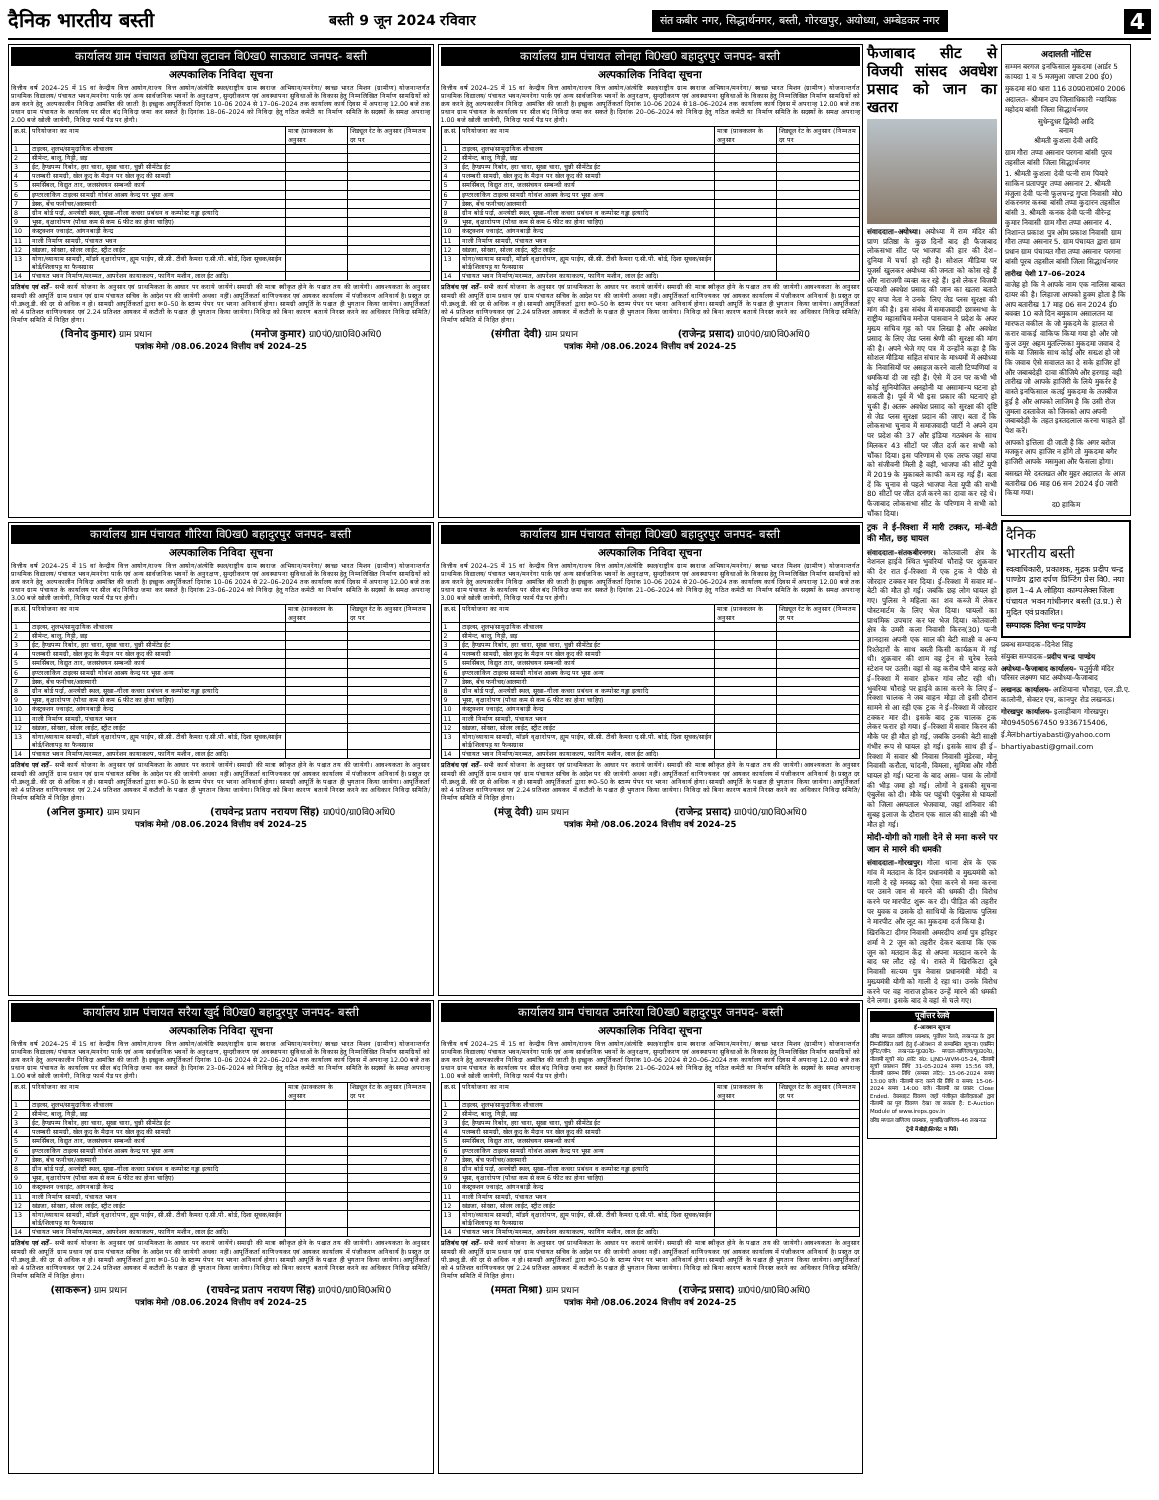दैनिक भारतीय बस्ती
बस्ती 9 जून 2024 रविवार
संत कबीर नगर, सिद्धार्थनगर, बस्ती, गोरखपुर, अयोध्या, अम्बेडकर नगर
4
कार्यालय ग्राम पंचायत छपिया लुटावन वि0ख0 साऊघाट जनपद- बस्ती
अल्पकालिक निविदा सूचना
वित्तीय वर्ष 2024–25 में 15 वां केन्द्रीय वित्त आयोग/राज्य वित्त आयोग/अंत्येष्टि स्थल/राष्ट्रीय ग्राम स्वराज अभियान/मनरेगा/ स्वच्छ भारत मिशन (ग्रामीण) योजनान्तर्गत प्राथमिक विद्यालय/ पंचायत भवन/मनरेगा पार्क एवं अन्य सार्वजनिक भवनों के अनुरक्षण, सुन्दरीकरण एवं अवस्थापना सुविधाओं के विकास हेतु निम्नलिखित निर्माण सामग्रियों को क्रय करने हेतु अल्पकालीन निविदा आमंत्रित की जाती है। इच्छुक आपूर्तिकर्ता दिनांक 10–06 2024 से 17–06–2024 तक कार्यालय कार्य दिवस में अपरान्ह 12.00 बजे तक प्रधान ग्राम पंचायत के कार्यालय पर सील बंद निविदा जमा कर सकते है। दिनांक 18–06–2024 को निविदा हेतु गठित कमेटी या निर्माण समिति के सदस्यों के समक्ष अपरान्ह 2.00 बजे खोली जायेगी, निविदा फार्म पैड पर होगी।
| क्र.सं. | परियोजना का नाम | मात्रा (प्राक्कलन के अनुसार | शिड्यूल रेट के अनुसार (निम्नतम दर पर |
| --- | --- | --- | --- |
| 1 | टाइल्स, शुलभ/सामुदायिक शौचालय | | |
| 2 | सीमेन्ट, बालू, गिट्टी, छड़ | | |
| 3 | ईट, हैण्डपम्प रिबोर, हरा चारा, सूखा चारा, चुन्नी सीमेंटेड ईट | | |
| 4 | पलम्बरी सामग्री, खेल कूद के मैदान पर खेल कूद की सामग्री | | |
| 5 | समर्सिबल, विद्युत तार, जलसंचयन सम्बन्धी कार्य | | |
| 6 | इण्टरलाकिंग टाइल्स सामग्री गोवंश आश्रय केन्द्र पर भूसा अन्य | | |
| 7 | डेस्क, बेंच फनीचर/आलमारी | | |
| 8 | ग्रीन बोर्ड पर्दा, अन्त्येष्टी स्थल, सूखा–गीला कचरा प्रबंधन व कम्पोस्ट गड्ढा इत्यादि | | |
| 9 | भूसा, वृक्षारोपण (पौधा कम से कम 6 फीट का होना चाहिए) | | |
| 10 | कंस्ट्रक्शन ज्वाइंट, आंगनबाड़ी केन्द्र | | |
| 11 | नाली निर्माण सामग्री, पंचायत भवन | | |
| 12 | खंडजा, सोख्ता, सोलर लाईट, स्ट्रीट लाईट | | |
| 13 | योगा/व्यायाम सामग्री, मॉडर्न वृक्षारोपण, ह्यूम पाईप, सी.सी. टीवी कैमरा ए.सी.पी. बोर्ड, दिशा सूचक/साईन बोर्ड/शिलापट्ट या फैन्सग्रास | | |
| 14 | पंचायत भवन निर्माण/मरम्मत, आपरेशन कायाकल्प, फागिंग मशीन, लाल ईट आदि। | | |
प्रतिबंध एवं शर्तें– सभी कार्य योजना के अनुसार एवं प्राथमिकता के आधार पर कराये जायेंगे। समाग्री की मात्रा स्वीकृत होने के पश्चात तय की जायेगी। आवश्यकता के अनुसार सामग्री की आपूर्ति ग्राम प्रधान एवं ग्राम पंचायत सचिव के आदेश पर की जायेगी अथवा नहीं। आपूर्तिकर्ता वाणिज्यकर एवं आयकर कार्यालय में पंजीकरण अनिवार्य है। प्रस्तुत दर पी.डब्लू.डी. की दर से अधिक न हो। सामग्री आपूर्तिकर्ता द्वारा रू0–50 के स्टाम्प पेपर पर भरना अनिवार्य होगा। सामग्री आपूर्ति के पश्चात ही भुगतान किया जायेगा। आपूर्तिकर्ता को 4 प्रतिशत वाणिज्यकर एवं 2.24 प्रतिशत आयकर में कटौती के पश्चात ही भुगतान किया जायेगा। निविदा को बिना कारण बताये निरस्त करने का अधिकार निविदा समिति/निर्माण समिति में निहित होगा।
(विनोद कुमार) ग्राम प्रधान (मनोज कुमार) ग्रा0पं0/ग्रा0वि0अधि0
पत्रांक मेमो /08.06.2024 वित्तीय वर्ष 2024–25
कार्यालय ग्राम पंचायत लोनहा वि0ख0 बहादुरपुर जनपद- बस्ती
अल्पकालिक निविदा सूचना
वित्तीय वर्ष 2024–25 में 15 वां केन्द्रीय वित्त आयोग/राज्य वित्त आयोग/अंत्येष्टि स्थल/राष्ट्रीय ग्राम स्वराज अभियान/मनरेगा/ स्वच्छ भारत मिशन (ग्रामीण) योजनान्तर्गत प्राथमिक विद्यालय/ पंचायत भवन/मनरेगा पार्क एवं अन्य सार्वजनिक भवनों के अनुरक्षण, सुन्दरीकरण एवं अवस्थापना सुविधाओं के विकास हेतु निम्नलिखित निर्माण सामग्रियों को क्रय करने हेतु अल्पकालीन निविदा आमंत्रित की जाती है। इच्छुक आपूर्तिकर्ता दिनांक 10–06 2024 से 18–06–2024 तक कार्यालय कार्य दिवस में अपरान्ह 12.00 बजे तक प्रधान ग्राम पंचायत के कार्यालय पर सील बंद निविदा जमा कर सकते है। दिनांक 20–06–2024 को निविदा हेतु गठित कमेटी या निर्माण समिति के सदस्यों के समक्ष अपरान्ह 1.00 बजे खोली जायेगी, निविदा फार्म पैड पर होगी।
| क्र.सं. | परियोजना का नाम | मात्रा (प्राक्कलन के अनुसार | शिड्यूल रेट के अनुसार (निम्नतम दर पर |
| --- | --- | --- | --- |
| 1 | टाइल्स, शुलभ/सामुदायिक शौचालय | | |
| 2 | सीमेन्ट, बालू, गिट्टी, छड़ | | |
| 3 | ईट, हैण्डपम्प रिबोर, हरा चारा, सूखा चारा, चुन्नी सीमेंटेड ईट | | |
| 4 | पलम्बरी सामग्री, खेल कूद के मैदान पर खेल कूद की सामग्री | | |
| 5 | समर्सिबल, विद्युत तार, जलसंचयन सम्बन्धी कार्य | | |
| 6 | इण्टरलाकिंग टाइल्स सामग्री गोवंश आश्रय केन्द्र पर भूसा अन्य | | |
| 7 | डेस्क, बेंच फनीचर/आलमारी | | |
| 8 | ग्रीन बोर्ड पर्दा, अन्त्येष्टी स्थल, सूखा–गीला कचरा प्रबंधन व कम्पोस्ट गड्ढा इत्यादि | | |
| 9 | भूसा, वृक्षारोपण (पौधा कम से कम 6 फीट का होना चाहिए) | | |
| 10 | कंस्ट्रक्शन ज्वाइंट, आंगनबाड़ी केन्द्र | | |
| 11 | नाली निर्माण सामग्री, पंचायत भवन | | |
| 12 | खंडजा, सोख्ता, सोलर लाईट, स्ट्रीट लाईट | | |
| 13 | योगा/व्यायाम सामग्री, मॉडर्न वृक्षारोपण, ह्यूम पाईप, सी.सी. टीवी कैमरा ए.सी.पी. बोर्ड, दिशा सूचक/साईन बोर्ड/शिलापट्ट या फैन्सग्रास | | |
| 14 | पंचायत भवन निर्माण/मरम्मत, आपरेशन कायाकल्प, फागिंग मशीन, लाल ईट आदि। | | |
प्रतिबंध एवं शर्तें– सभी कार्य योजना के अनुसार एवं प्राथमिकता के आधार पर कराये जायेंगे। समाग्री की मात्रा स्वीकृत होने के पश्चात तय की जायेगी। आवश्यकता के अनुसार सामग्री की आपूर्ति ग्राम प्रधान एवं ग्राम पंचायत सचिव के आदेश पर की जायेगी अथवा नहीं। आपूर्तिकर्ता वाणिज्यकर एवं आयकर कार्यालय में पंजीकरण अनिवार्य है। प्रस्तुत दर पी.डब्लू.डी. की दर से अधिक न हो। सामग्री आपूर्तिकर्ता द्वारा रू0–50 के स्टाम्प पेपर पर भरना अनिवार्य होगा। सामग्री आपूर्ति के पश्चात ही भुगतान किया जायेगा। आपूर्तिकर्ता को 4 प्रतिशत वाणिज्यकर एवं 2.24 प्रतिशत आयकर में कटौती के पश्चात ही भुगतान किया जायेगा। निविदा को बिना कारण बताये निरस्त करने का अधिकार निविदा समिति/निर्माण समिति में निहित होगा।
(संगीता देवी) ग्राम प्रधान (राजेन्द्र प्रसाद) ग्रा0पं0/ग्रा0वि0अधि0
पत्रांक मेमो /08.06.2024 वित्तीय वर्ष 2024–25
कार्यालय ग्राम पंचायत गौरिया वि0ख0 बहादुरपुर जनपद- बस्ती
अल्पकालिक निविदा सूचना
वित्तीय वर्ष 2024–25 में 15 वां केन्द्रीय वित्त आयोग/राज्य वित्त आयोग/अंत्येष्टि स्थल/राष्ट्रीय ग्राम स्वराज अभियान/मनरेगा/ स्वच्छ भारत मिशन (ग्रामीण) योजनान्तर्गत प्राथमिक विद्यालय/ पंचायत भवन/मनरेगा पार्क एवं अन्य सार्वजनिक भवनों के अनुरक्षण, सुन्दरीकरण एवं अवस्थापना सुविधाओं के विकास हेतु निम्नलिखित निर्माण सामग्रियों को क्रय करने हेतु अल्पकालीन निविदा आमंत्रित की जाती है। इच्छुक आपूर्तिकर्ता दिनांक 10–06 2024 से 22–06–2024 तक कार्यालय कार्य दिवस में अपरान्ह 12.00 बजे तक प्रधान ग्राम पंचायत के कार्यालय पर सील बंद निविदा जमा कर सकते है। दिनांक 23–06–2024 को निविदा हेतु गठित कमेटी या निर्माण समिति के सदस्यों के समक्ष अपरान्ह 3.00 बजे खोली जायेगी, निविदा फार्म पैड पर होगी।
| क्र.सं. | परियोजना का नाम | मात्रा (प्राक्कलन के अनुसार | शिड्यूल रेट के अनुसार (निम्नतम दर पर |
| --- | --- | --- | --- |
| 1 | टाइल्स, शुलभ/सामुदायिक शौचालय | | |
| 2 | सीमेन्ट, बालू, गिट्टी, छड़ | | |
| 3 | ईट, हैण्डपम्प रिबोर, हरा चारा, सूखा चारा, चुन्नी सीमेंटेड ईट | | |
| 4 | पलम्बरी सामग्री, खेल कूद के मैदान पर खेल कूद की सामग्री | | |
| 5 | समर्सिबल, विद्युत तार, जलसंचयन सम्बन्धी कार्य | | |
| 6 | इण्टरलाकिंग टाइल्स सामग्री गोवंश आश्रय केन्द्र पर भूसा अन्य | | |
| 7 | डेस्क, बेंच फनीचर/आलमारी | | |
| 8 | ग्रीन बोर्ड पर्दा, अन्त्येष्टी स्थल, सूखा–गीला कचरा प्रबंधन व कम्पोस्ट गड्ढा इत्यादि | | |
| 9 | भूसा, वृक्षारोपण (पौधा कम से कम 6 फीट का होना चाहिए) | | |
| 10 | कंस्ट्रक्शन ज्वाइंट, आंगनबाड़ी केन्द्र | | |
| 11 | नाली निर्माण सामग्री, पंचायत भवन | | |
| 12 | खंडजा, सोख्ता, सोलर लाईट, स्ट्रीट लाईट | | |
| 13 | योगा/व्यायाम सामग्री, मॉडर्न वृक्षारोपण, ह्यूम पाईप, सी.सी. टीवी कैमरा ए.सी.पी. बोर्ड, दिशा सूचक/साईन बोर्ड/शिलापट्ट या फैन्सग्रास | | |
| 14 | पंचायत भवन निर्माण/मरम्मत, आपरेशन कायाकल्प, फागिंग मशीन, लाल ईट आदि। | | |
प्रतिबंध एवं शर्तें– सभी कार्य योजना के अनुसार एवं प्राथमिकता के आधार पर कराये जायेंगे। समाग्री की मात्रा स्वीकृत होने के पश्चात तय की जायेगी। आवश्यकता के अनुसार सामग्री की आपूर्ति ग्राम प्रधान एवं ग्राम पंचायत सचिव के आदेश पर की जायेगी अथवा नहीं। आपूर्तिकर्ता वाणिज्यकर एवं आयकर कार्यालय में पंजीकरण अनिवार्य है। प्रस्तुत दर पी.डब्लू.डी. की दर से अधिक न हो। सामग्री आपूर्तिकर्ता द्वारा रू0–50 के स्टाम्प पेपर पर भरना अनिवार्य होगा। सामग्री आपूर्ति के पश्चात ही भुगतान किया जायेगा। आपूर्तिकर्ता को 4 प्रतिशत वाणिज्यकर एवं 2.24 प्रतिशत आयकर में कटौती के पश्चात ही भुगतान किया जायेगा। निविदा को बिना कारण बताये निरस्त करने का अधिकार निविदा समिति/निर्माण समिति में निहित होगा।
(अनिल कुमार) ग्राम प्रधान (राघवेन्द्र प्रताप नरायण सिंह) ग्रा0पं0/ग्रा0वि0अधि0
पत्रांक मेमो /08.06.2024 वित्तीय वर्ष 2024–25
कार्यालय ग्राम पंचायत सोनहा वि0ख0 बहादुरपुर जनपद- बस्ती
अल्पकालिक निविदा सूचना
वित्तीय वर्ष 2024–25 में 15 वां केन्द्रीय वित्त आयोग/राज्य वित्त आयोग/अंत्येष्टि स्थल/राष्ट्रीय ग्राम स्वराज अभियान/मनरेगा/ स्वच्छ भारत मिशन (ग्रामीण) योजनान्तर्गत प्राथमिक विद्यालय/ पंचायत भवन/मनरेगा पार्क एवं अन्य सार्वजनिक भवनों के अनुरक्षण, सुन्दरीकरण एवं अवस्थापना सुविधाओं के विकास हेतु निम्नलिखित निर्माण सामग्रियों को क्रय करने हेतु अल्पकालीन निविदा आमंत्रित की जाती है। इच्छुक आपूर्तिकर्ता दिनांक 10–06 2024 से 20–06–2024 तक कार्यालय कार्य दिवस में अपरान्ह 12.00 बजे तक प्रधान ग्राम पंचायत के कार्यालय पर सील बंद निविदा जमा कर सकते है। दिनांक 21–06–2024 को निविदा हेतु गठित कमेटी या निर्माण समिति के सदस्यों के समक्ष अपरान्ह 3.00 बजे खोली जायेगी, निविदा फार्म पैड पर होगी।
| क्र.सं. | परियोजना का नाम | मात्रा (प्राक्कलन के अनुसार | शिड्यूल रेट के अनुसार (निम्नतम दर पर |
| --- | --- | --- | --- |
| 1 | टाइल्स, शुलभ/सामुदायिक शौचालय | | |
| 2 | सीमेन्ट, बालू, गिट्टी, छड़ | | |
| 3 | ईट, हैण्डपम्प रिबोर, हरा चारा, सूखा चारा, चुन्नी सीमेंटेड ईट | | |
| 4 | पलम्बरी सामग्री, खेल कूद के मैदान पर खेल कूद की सामग्री | | |
| 5 | समर्सिबल, विद्युत तार, जलसंचयन सम्बन्धी कार्य | | |
| 6 | इण्टरलाकिंग टाइल्स सामग्री गोवंश आश्रय केन्द्र पर भूसा अन्य | | |
| 7 | डेस्क, बेंच फनीचर/आलमारी | | |
| 8 | ग्रीन बोर्ड पर्दा, अन्त्येष्टी स्थल, सूखा–गीला कचरा प्रबंधन व कम्पोस्ट गड्ढा इत्यादि | | |
| 9 | भूसा, वृक्षारोपण (पौधा कम से कम 6 फीट का होना चाहिए) | | |
| 10 | कंस्ट्रक्शन ज्वाइंट, आंगनबाड़ी केन्द्र | | |
| 11 | नाली निर्माण सामग्री, पंचायत भवन | | |
| 12 | खंडजा, सोख्ता, सोलर लाईट, स्ट्रीट लाईट | | |
| 13 | योगा/व्यायाम सामग्री, मॉडर्न वृक्षारोपण, ह्यूम पाईप, सी.सी. टीवी कैमरा ए.सी.पी. बोर्ड, दिशा सूचक/साईन बोर्ड/शिलापट्ट या फैन्सग्रास | | |
| 14 | पंचायत भवन निर्माण/मरम्मत, आपरेशन कायाकल्प, फागिंग मशीन, लाल ईट आदि। | | |
प्रतिबंध एवं शर्तें– सभी कार्य योजना के अनुसार एवं प्राथमिकता के आधार पर कराये जायेंगे। समाग्री की मात्रा स्वीकृत होने के पश्चात तय की जायेगी। आवश्यकता के अनुसार सामग्री की आपूर्ति ग्राम प्रधान एवं ग्राम पंचायत सचिव के आदेश पर की जायेगी अथवा नहीं। आपूर्तिकर्ता वाणिज्यकर एवं आयकर कार्यालय में पंजीकरण अनिवार्य है। प्रस्तुत दर पी.डब्लू.डी. की दर से अधिक न हो। सामग्री आपूर्तिकर्ता द्वारा रू0–50 के स्टाम्प पेपर पर भरना अनिवार्य होगा। सामग्री आपूर्ति के पश्चात ही भुगतान किया जायेगा। आपूर्तिकर्ता को 4 प्रतिशत वाणिज्यकर एवं 2.24 प्रतिशत आयकर में कटौती के पश्चात ही भुगतान किया जायेगा। निविदा को बिना कारण बताये निरस्त करने का अधिकार निविदा समिति/निर्माण समिति में निहित होगा।
(मंजू देवी) ग्राम प्रधान (राजेन्द्र प्रसाद) ग्रा0पं0/ग्रा0वि0अधि0
पत्रांक मेमो /08.06.2024 वित्तीय वर्ष 2024–25
कार्यालय ग्राम पंचायत सरैया खुर्द वि0ख0 बहादुरपुर जनपद- बस्ती
अल्पकालिक निविदा सूचना
वित्तीय वर्ष 2024–25 में 15 वां केन्द्रीय वित्त आयोग/राज्य वित्त आयोग/अंत्येष्टि स्थल/राष्ट्रीय ग्राम स्वराज अभियान/मनरेगा/ स्वच्छ भारत मिशन (ग्रामीण) योजनान्तर्गत प्राथमिक विद्यालय/ पंचायत भवन/मनरेगा पार्क एवं अन्य सार्वजनिक भवनों के अनुरक्षण, सुन्दरीकरण एवं अवस्थापना सुविधाओं के विकास हेतु निम्नलिखित निर्माण सामग्रियों को क्रय करने हेतु अल्पकालीन निविदा आमंत्रित की जाती है। इच्छुक आपूर्तिकर्ता दिनांक 10–06 2024 से 22–06–2024 तक कार्यालय कार्य दिवस में अपरान्ह 12.00 बजे तक प्रधान ग्राम पंचायत के कार्यालय पर सील बंद निविदा जमा कर सकते है। दिनांक 23–06–2024 को निविदा हेतु गठित कमेटी या निर्माण समिति के सदस्यों के समक्ष अपरान्ह 1.00 बजे खोली जायेगी, निविदा फार्म पैड पर होगी।
| क्र.सं. | परियोजना का नाम | मात्रा (प्राक्कलन के अनुसार | शिड्यूल रेट के अनुसार (निम्नतम दर पर |
| --- | --- | --- | --- |
| 1 | टाइल्स, शुलभ/सामुदायिक शौचालय | | |
| 2 | सीमेन्ट, बालू, गिट्टी, छड़ | | |
| 3 | ईट, हैण्डपम्प रिबोर, हरा चारा, सूखा चारा, चुन्नी सीमेंटेड ईट | | |
| 4 | पलम्बरी सामग्री, खेल कूद के मैदान पर खेल कूद की सामग्री | | |
| 5 | समर्सिबल, विद्युत तार, जलसंचयन सम्बन्धी कार्य | | |
| 6 | इण्टरलाकिंग टाइल्स सामग्री गोवंश आश्रय केन्द्र पर भूसा अन्य | | |
| 7 | डेस्क, बेंच फनीचर/आलमारी | | |
| 8 | ग्रीन बोर्ड पर्दा, अन्त्येष्टी स्थल, सूखा–गीला कचरा प्रबंधन व कम्पोस्ट गड्ढा इत्यादि | | |
| 9 | भूसा, वृक्षारोपण (पौधा कम से कम 6 फीट का होना चाहिए) | | |
| 10 | कंस्ट्रक्शन ज्वाइंट, आंगनबाड़ी केन्द्र | | |
| 11 | नाली निर्माण सामग्री, पंचायत भवन | | |
| 12 | खंडजा, सोख्ता, सोलर लाईट, स्ट्रीट लाईट | | |
| 13 | योगा/व्यायाम सामग्री, मॉडर्न वृक्षारोपण, ह्यूम पाईप, सी.सी. टीवी कैमरा ए.सी.पी. बोर्ड, दिशा सूचक/साईन बोर्ड/शिलापट्ट या फैन्सग्रास | | |
| 14 | पंचायत भवन निर्माण/मरम्मत, आपरेशन कायाकल्प, फागिंग मशीन, लाल ईट आदि। | | |
प्रतिबंध एवं शर्तें– सभी कार्य योजना के अनुसार एवं प्राथमिकता के आधार पर कराये जायेंगे। समाग्री की मात्रा स्वीकृत होने के पश्चात तय की जायेगी। आवश्यकता के अनुसार सामग्री की आपूर्ति ग्राम प्रधान एवं ग्राम पंचायत सचिव के आदेश पर की जायेगी अथवा नहीं। आपूर्तिकर्ता वाणिज्यकर एवं आयकर कार्यालय में पंजीकरण अनिवार्य है। प्रस्तुत दर पी.डब्लू.डी. की दर से अधिक न हो। सामग्री आपूर्तिकर्ता द्वारा रू0–50 के स्टाम्प पेपर पर भरना अनिवार्य होगा। सामग्री आपूर्ति के पश्चात ही भुगतान किया जायेगा। आपूर्तिकर्ता को 4 प्रतिशत वाणिज्यकर एवं 2.24 प्रतिशत आयकर में कटौती के पश्चात ही भुगतान किया जायेगा। निविदा को बिना कारण बताये निरस्त करने का अधिकार निविदा समिति/निर्माण समिति में निहित होगा।
(साकरून) ग्राम प्रधान (राघवेन्द्र प्रताप नरायण सिंह) ग्रा0पं0/ग्रा0वि0अधि0
पत्रांक मेमो /08.06.2024 वित्तीय वर्ष 2024–25
कार्यालय ग्राम पंचायत उमरिया वि0ख0 बहादुरपुर जनपद- बस्ती
अल्पकालिक निविदा सूचना
वित्तीय वर्ष 2024–25 में 15 वां केन्द्रीय वित्त आयोग/राज्य वित्त आयोग/अंत्येष्टि स्थल/राष्ट्रीय ग्राम स्वराज अभियान/मनरेगा/ स्वच्छ भारत मिशन (ग्रामीण) योजनान्तर्गत प्राथमिक विद्यालय/ पंचायत भवन/मनरेगा पार्क एवं अन्य सार्वजनिक भवनों के अनुरक्षण, सुन्दरीकरण एवं अवस्थापना सुविधाओं के विकास हेतु निम्नलिखित निर्माण सामग्रियों को क्रय करने हेतु अल्पकालीन निविदा आमंत्रित की जाती है। इच्छुक आपूर्तिकर्ता दिनांक 10–06 2024 से 20–06–2024 तक कार्यालय कार्य दिवस में अपरान्ह 12.00 बजे तक प्रधान ग्राम पंचायत के कार्यालय पर सील बंद निविदा जमा कर सकते है। दिनांक 21–06–2024 को निविदा हेतु गठित कमेटी या निर्माण समिति के सदस्यों के समक्ष अपरान्ह 1.00 बजे खोली जायेगी, निविदा फार्म पैड पर होगी।
| क्र.सं. | परियोजना का नाम | मात्रा (प्राक्कलन के अनुसार | शिड्यूल रेट के अनुसार (निम्नतम दर पर |
| --- | --- | --- | --- |
| 1 | टाइल्स, शुलभ/सामुदायिक शौचालय | | |
| 2 | सीमेन्ट, बालू, गिट्टी, छड़ | | |
| 3 | ईट, हैण्डपम्प रिबोर, हरा चारा, सूखा चारा, चुन्नी सीमेंटेड ईट | | |
| 4 | पलम्बरी सामग्री, खेल कूद के मैदान पर खेल कूद की सामग्री | | |
| 5 | समर्सिबल, विद्युत तार, जलसंचयन सम्बन्धी कार्य | | |
| 6 | इण्टरलाकिंग टाइल्स सामग्री गोवंश आश्रय केन्द्र पर भूसा अन्य | | |
| 7 | डेस्क, बेंच फनीचर/आलमारी | | |
| 8 | ग्रीन बोर्ड पर्दा, अन्त्येष्टी स्थल, सूखा–गीला कचरा प्रबंधन व कम्पोस्ट गड्ढा इत्यादि | | |
| 9 | भूसा, वृक्षारोपण (पौधा कम से कम 6 फीट का होना चाहिए) | | |
| 10 | कंस्ट्रक्शन ज्वाइंट, आंगनबाड़ी केन्द्र | | |
| 11 | नाली निर्माण सामग्री, पंचायत भवन | | |
| 12 | खंडजा, सोख्ता, सोलर लाईट, स्ट्रीट लाईट | | |
| 13 | योगा/व्यायाम सामग्री, मॉडर्न वृक्षारोपण, ह्यूम पाईप, सी.सी. टीवी कैमरा ए.सी.पी. बोर्ड, दिशा सूचक/साईन बोर्ड/शिलापट्ट या फैन्सग्रास | | |
| 14 | पंचायत भवन निर्माण/मरम्मत, आपरेशन कायाकल्प, फागिंग मशीन, लाल ईट आदि। | | |
प्रतिबंध एवं शर्तें– सभी कार्य योजना के अनुसार एवं प्राथमिकता के आधार पर कराये जायेंगे। समाग्री की मात्रा स्वीकृत होने के पश्चात तय की जायेगी। आवश्यकता के अनुसार सामग्री की आपूर्ति ग्राम प्रधान एवं ग्राम पंचायत सचिव के आदेश पर की जायेगी अथवा नहीं। आपूर्तिकर्ता वाणिज्यकर एवं आयकर कार्यालय में पंजीकरण अनिवार्य है। प्रस्तुत दर पी.डब्लू.डी. की दर से अधिक न हो। सामग्री आपूर्तिकर्ता द्वारा रू0–50 के स्टाम्प पेपर पर भरना अनिवार्य होगा। सामग्री आपूर्ति के पश्चात ही भुगतान किया जायेगा। आपूर्तिकर्ता को 4 प्रतिशत वाणिज्यकर एवं 2.24 प्रतिशत आयकर में कटौती के पश्चात ही भुगतान किया जायेगा। निविदा को बिना कारण बताये निरस्त करने का अधिकार निविदा समिति/निर्माण समिति में निहित होगा।
(ममता मिश्रा) ग्राम प्रधान (राजेन्द्र प्रसाद) ग्रा0पं0/ग्रा0वि0अधि0
पत्रांक मेमो /08.06.2024 वित्तीय वर्ष 2024–25
फैजाबाद सीट से विजयी सांसद अवधेश प्रसाद को जान का खतरा
संवाददाता–अयोध्या। अयोध्या में राम मंदिर की प्राण प्रतिष्ठा के कुछ दिनों बाद ही फैजाबाद लोकसभा सीट पर भाजपा की हार की देश–दुनिया में चर्चा हो रही है। सोशल मीडिया पर यूजर्स खुलकर अयोध्या की जनता को कोस रहे हैं और नाराजगी व्यक्त कर रहे हैं। इसे लेकर विजयी प्रत्याशी अवधेश प्रसाद की जान का खतरा बताते हुए सपा नेता ने उनके लिए जेड प्लस सुरक्षा की मांग की है। इस संबंध में समाजवादी छात्रसभा के राष्ट्रीय महासचिव मनोज पासवान ने प्रदेश के अपर मुख्य सचिव गृह को पत्र लिखा है और अवधेश प्रसाद के लिए जेड प्लस श्रेणी की सुरक्षा की मांग की है। अपने भेजे गए पत्र में उन्होंने कहा है कि सोशल मीडिया सहित संचार के माध्यमों में अयोध्या के निवासियों पर असहज करने वाली टिप्पणियां व धमकियां दी जा रही हैं। ऐसे में उन पर कभी भी कोई सुनियोजित अनहोनी या असामान्य घटना हो सकती है। पूर्व में भी इस प्रकार की घटनाएं हो चुकी हैं। अतरू अवधेश प्रसाद को सुरक्षा की दृष्टि से जेड प्लस सुरक्षा प्रदान की जाए। बता दें कि लोकसभा चुनाव में समाजवादी पार्टी ने अपने दम पर प्रदेश की 37 और इंडिया गठबंधन के साथ मिलकर 43 सीटों पर जीत दर्ज कर सभी को चौंका दिया। इस परिणाम से एक तरफ जहां सपा को संजीवनी मिली है वहीं, भाजपा की सीटें यूपी में 2019 के मुकाबले काफी कम रह गई हैं। बता दें कि चुनाव से पहले भाजपा नेता यूपी की सभी 80 सीटों पर जीत दर्ज करने का दावा कर रहे थे। फैजाबाद लोकसभा सीट के परिणाम ने सभी को चौंका दिया।
ट्रक ने ई–रिक्शा में मारी टक्कर, मां–बेटी की मौत, छह घायल
संवाददाता–संतकबीरनगर। कोतवाली क्षेत्र के नेशनल हाईवे स्थित भुवरियां चौराहे पर शुक्रवार की देर रात ई–रिक्शा में एक ट्रक ने पीछे से जोरदार टक्कर मार दिया। ई–रिक्शा में सवार मां–बेटी की मौत हो गई। जबकि छह लोग घायल हो गए। पुलिस ने महिला का शव कब्जे में लेकर पोस्टमार्टम के लिए भेज दिया। घायलों का प्राथमिक उपचार कर घर भेज दिया। कोतवाली क्षेत्र के उमरी कला निवासी किरन(30) पत्नी ज्ञानदास अपनी एक साल की बेटी साक्षी व अन्य रिश्तेदारों के साथ बस्ती किसी कार्यक्रम में गई थी। शुक्रवार की शाम वह ट्रेन से चुरेब रेलवे स्टेशन पर उतरी। वहां से वह करीब पौने बारह बजे ई–रिक्शा में सवार होकर गांव लौट रही थी। भुवरिया चौराहे पर हाईवे क्रास करने के लिए ई–रिक्शा चालक ने जब वाहन मोड़ा तो इसी दौरान सामने से आ रही एक ट्रक ने ई–रिक्शा में जोरदार टक्कर मार दी। इसके बाद ट्रक चालक ट्रक लेकर फरार हो गया। ई–रिक्शा में सवार किरन की मौके पर ही मौत हो गई, जबकि उनकी बेटी साक्षी गंभीर रूप से घायल हो गई। इसके साथ ही ई–रिक्शा में सवार श्री निवास निवासी मुंडेरवा, मोनू निवासी करौता, चांदनी, विमला, सुमित्रा और गौरी घायल हो गई। घटना के बाद आस– पास के लोगों की भीड़ जमा हो गई। लोगों ने इसकी सूचना एंबुलेंस को दी। मौके पर पहुंची एंबुलेंस से घायलों को जिला अस्पताल भेजवाया, जहां शनिवार की सुबह इलाज के दौरान एक साल की साक्षी की भी मौत हो गई।
मोदी-योगी को गाली देने से मना करने पर जान से मारने की धमकी
संवाददाता–गोरखपुर। गोला थाना क्षेत्र के एक गांव में मतदान के दिन प्रधानमंत्री व मुख्यमंत्री को गाली दे रहे मनबढ़ को ऐसा करने से मना करना पर उसने जान से मारने की धमकी दी। विरोध करने पर मारपीट शुरू कर दी। पीड़ित की तहरीर पर युवक व उसके दो साथियों के खिलाफ पुलिस ने मारपीट और लूट का मुकदमा दर्ज किया है।
खिरकिटा दीगर निवासी अमरदीप शर्मा पुत्र हरिहर शर्मा ने 2 जून को तहरीर देकर बताया कि एक जून को मतदान केंद्र से अपना मतदान करने के बाद घर लौट रहे थे। रास्ते में खिरकिटा दूबे निवासी सत्यम पुत्र नेवास प्रधानमंत्री मोदी व मुख्यमंत्री योगी को गाली दे रहा था। उनके विरोध करने पर वह नाराज होकर उन्हें मारने की धमकी देने लगा। इसके बाद वे वहां से चले गए।
पूर्वोत्तर रेलवे
ई-आक्शन सूचना
वरिष्ठ मण्डल वाणिज्य प्रबन्धक, पूर्वोत्तर रेलवे, लखनऊ के द्वारा निम्नलिखित कार्य हेतु ई-ऑक्शन से सम्बन्धित सूचना। एकमिन यूनिट/जोन: लखनऊ-पू0उ0रे0- मण्डल-वाणिज्य/पू0उ0रे0, नीलामी सूची सं0 /लॉट सं0: LJND-WVM-05-24, नीलामी सूची प्रकाशन तिथि 31-05-2024 समय 15:56 बजे, नीलामी प्रारम्भ तिथि (समस्त लॉट): 15-06-2024 समय 13:00 बजे। नीलामी बन्द करने की तिथि व समय: 15-06-2024 समय 14:00 बजे। नीलामी का प्रकार: Close Ended. वेबसाइट विवरण जहाँ पंजीकृत बोलीदाताओं द्वारा नीलामी का पूरा विवरण देखा जा सकता है: E-Auction Module of www.ireps.gov.in
वरिष्ठ मण्डल वाणिज्य प्रबन्धक, मुजाबि/वाणिज्य–46 लखनऊ
ट्रेनों में बीड़ी/सिगरेट न पियें।
अदालती नोटिस
सम्मन बरगज इनफिसाल मुकदमा (आर्डर 5 कायदा 1 व 5 मजमुआ जाप्ता 200 ई0)
मुकदमा सं0 धारा 116 उ0प्र0रा0सं0 2006
अदालत– श्रीमान उप जिलाधिकारी न्यायिक महोदय बांसी जिला सिद्धार्थनगर
सुधेन्दुधर द्विवेदी आदि
बनाम
श्रीमती कुशला देवी आदि
ग्राम गौरा तप्पा असनार परगना बांसी पूरव तहसील बांसी जिला सिद्धार्थनगर
1. श्रीमती कुशला देवी पत्नी राम पियारे साकिन प्रतापपुर तप्पा असनार 2. श्रीमती मंजुला देवी पत्नी फूलचन्द्र गुप्ता निवासी मो0 शंकरनगर कस्बा बांसी तप्पा कुदारन तहसील बांसी 3. श्रीमती कनक देवी पत्नी वीरेन्द्र कुमार निवासी ग्राम गौरा तप्पा असनार 4. निशान्त प्रकाश पुत्र ओम प्रकाश निवासी ग्राम गौरा तप्पा असनार 5. ग्राम पंचायत द्वारा ग्राम प्रधान ग्राम पंचायत गौरा तप्पा असनार परगना बांसी पूरब तहसील बांसी जिला सिद्धार्थनगर
तारीख पेशी 17–06–2024
वाजेह हो कि ने आपके नाम एक नालिस बाबत दायर की है। लिहाजा आपको हुक्म होता है कि आप बतारीख 17 माह 06 सन 2024 ई0 बवक्त 10 बजे दिन बमुकाम असालतन या मारफत वकील के जो मुकदमे के हालत से करार वाकई वाकिफ किया गया हो और जो कुल उमूर अहम मुतल्लिका मुकदमा जवाब दे सके या जिसके साथ कोई और सख्श हो जो कि जवाब ऐसे सवालत का दे सके हाजिर हों और जबाबदेही दावा कीजिये और हरगाह वही तारीख जो आपके हाजिरी के लिये मुकर्रर है वास्ते इनफिसाल कतई मुकदमा के तजबीज हुई है और आपको लाजिम है कि उसी रोज जुमला दस्तावेज को जिनको आप अपनी जबाबदेही के तहत इस्तदलाल करना चाहते हों पेश करें।
आपको इत्तिला दी जाती है कि अगर बरोज मजकूर आप हाजिर न होंगे तो मुकदमा बगैर हाजिरी आपके मसमुआ और फैसला होगा।
बसख्त मेरे दस्तखत और मुहर अदालत के आज बतारीख 06 माह 06 सन 2024 ई0 जारी किया गया।
द0 हाकिम
दैनिक
भारतीय बस्ती
स्वत्वाधिकारी, प्रकाशक, मुद्रक प्रदीप चन्द्र पाण्डेय द्वारा दर्पण प्रिन्टिंग प्रेस वि0. नया हाल 1–4 A लोहिया काम्पलेक्स जिला पंचायत भवन गांधीनगर बस्ती (उ.प्र.) से मुदित एवं प्रकाशित।
सम्पादक दिनेश चन्द्र पाण्डेय
प्रबन्ध सम्पादक–दिनेश सिंह
संयुक्त सम्पादक–प्रदीप चन्द्र पाण्डेय
अयोध्या–फैजाबाद कार्यालय– चतुर्मुजी मंदिर परिसर लक्ष्मण घाट अयोध्या–फैजाबाद
लखनऊ कार्यालय– आशियाना चौराहा, एल.डी.ए. कालोनी, सेक्टर एच, कानपुर रोड लखनऊ।
गोरखपुर कार्यालय– इलाहीबाग गोरखपुर।
मो09450567450 9336715406,
ई.मेलbhartiyabasti@yahoo.com
bhartiyabasti@gmail.com